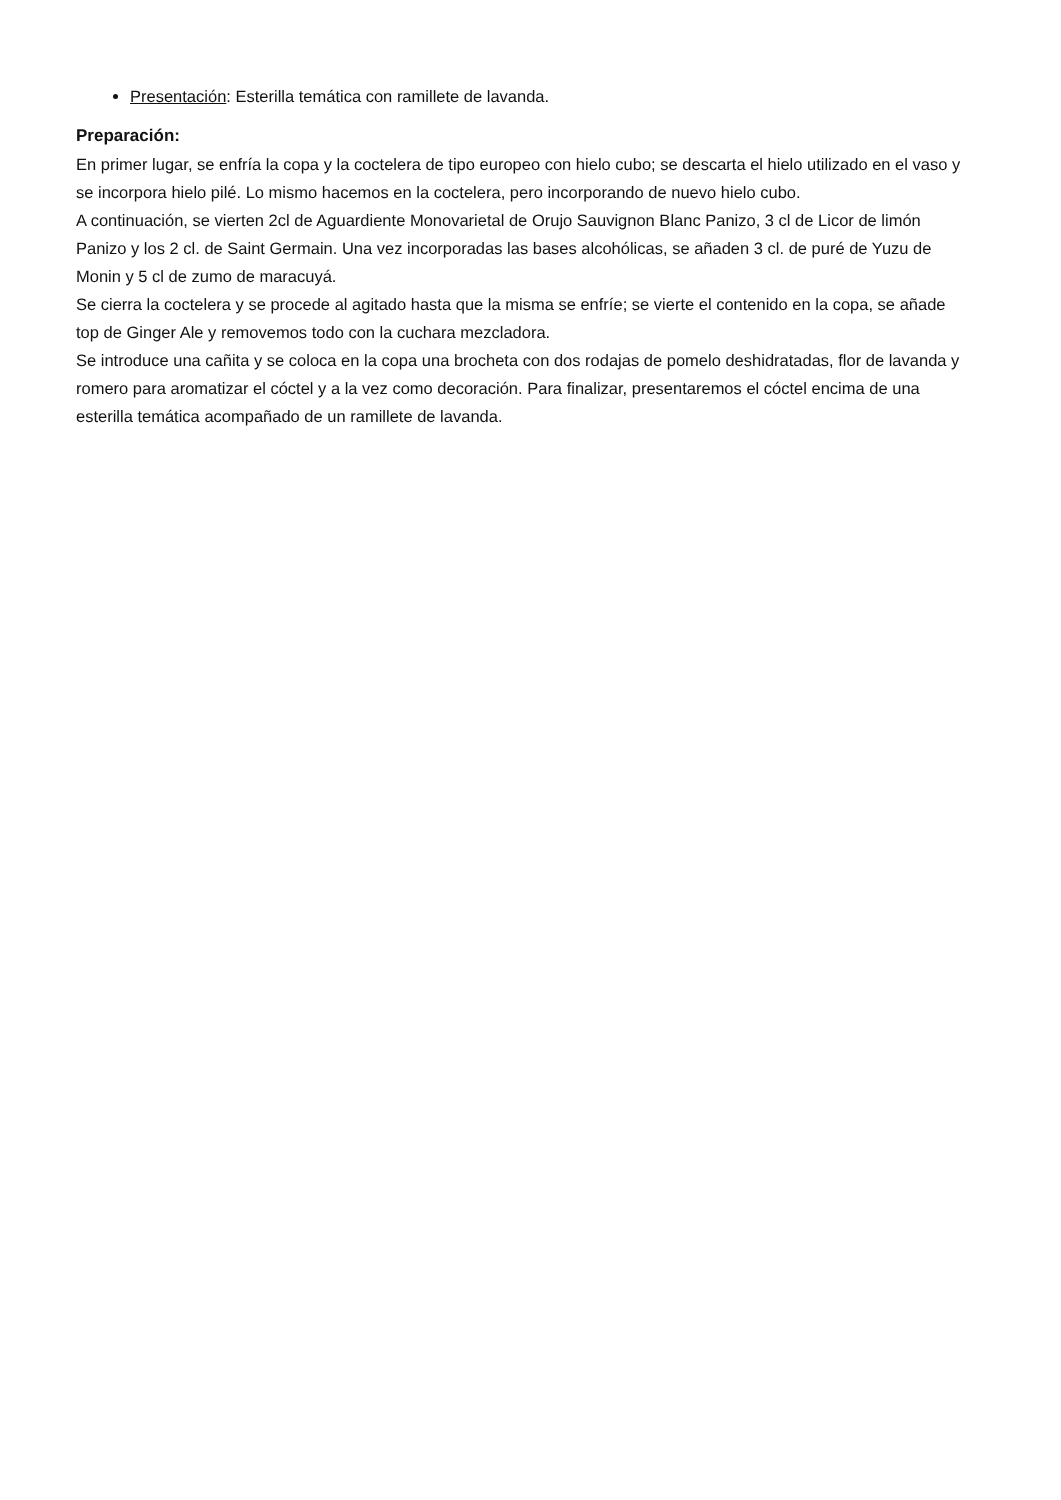Presentación: Esterilla temática con ramillete de lavanda.
Preparación:
En primer lugar, se enfría la copa y la coctelera de tipo europeo con hielo cubo; se descarta el hielo utilizado en el vaso y se incorpora hielo pilé. Lo mismo hacemos en la coctelera, pero incorporando de nuevo hielo cubo.
A continuación, se vierten 2cl de Aguardiente Monovarietal de Orujo Sauvignon Blanc Panizo, 3 cl de Licor de limón Panizo y los 2 cl. de Saint Germain. Una vez incorporadas las bases alcohólicas, se añaden 3 cl. de puré de Yuzu de Monin y 5 cl de zumo de maracuyá.
Se cierra la coctelera y se procede al agitado hasta que la misma se enfríe; se vierte el contenido en la copa, se añade top de Ginger Ale y removemos todo con la cuchara mezcladora.
Se introduce una cañita y se coloca en la copa una brocheta con dos rodajas de pomelo deshidratadas, flor de lavanda y romero para aromatizar el cóctel y a la vez como decoración. Para finalizar, presentaremos el cóctel encima de una esterilla temática acompañado de un ramillete de lavanda.